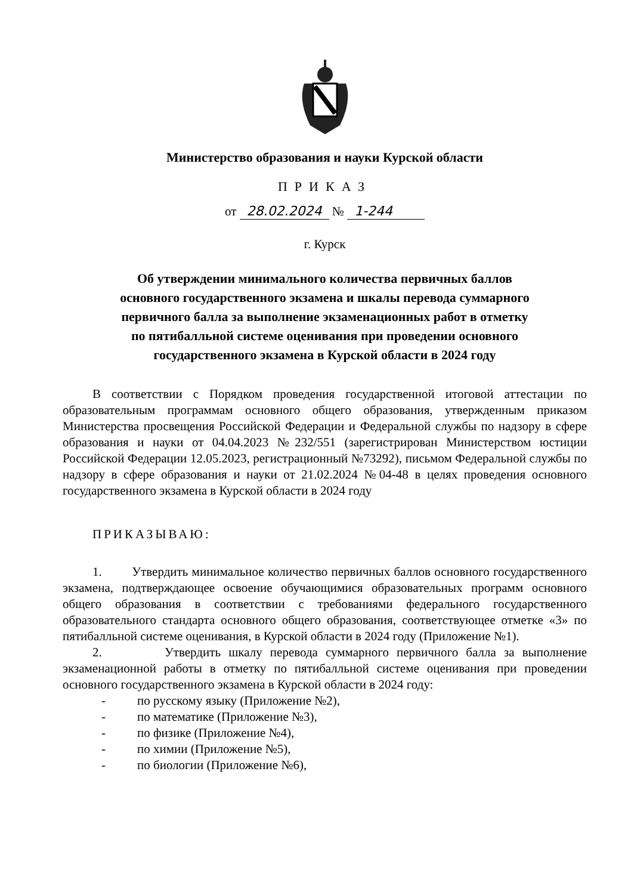Министерство образования и науки Курской области
ПРИКАЗ
от 28.02.2024 № 1-244
г. Курск
Об утверждении минимального количества первичных баллов
основного государственного экзамена и шкалы перевода суммарного
первичного балла за выполнение экзаменационных работ в отметку
по пятибалльной системе оценивания при проведении основного
государственного экзамена в Курской области в 2024 году
В соответствии с Порядком проведения государственной итоговой аттестации по образовательным программам основного общего образования, утвержденным приказом Министерства просвещения Российской Федерации и Федеральной службы по надзору в сфере образования и науки от 04.04.2023 №232/551 (зарегистрирован Министерством юстиции Российской Федерации 12.05.2023, регистрационный №73292), письмом Федеральной службы по надзору в сфере образования и науки от 21.02.2024 №04-48 в целях проведения основного государственного экзамена в Курской области в 2024 году
ПРИКАЗЫВАЮ:
1. Утвердить минимальное количество первичных баллов основного государственного экзамена, подтверждающее освоение обучающимися образовательных программ основного общего образования в соответствии с требованиями федерального государственного образовательного стандарта основного общего образования, соответствующее отметке «3» по пятибалльной системе оценивания, в Курской области в 2024 году (Приложение №1).
2. Утвердить шкалу перевода суммарного первичного балла за выполнение экзаменационной работы в отметку по пятибалльной системе оценивания при проведении основного государственного экзамена в Курской области в 2024 году:
- по русскому языку (Приложение №2),
- по математике (Приложение №3),
- по физике (Приложение №4),
- по химии (Приложение №5),
- по биологии (Приложение №6),